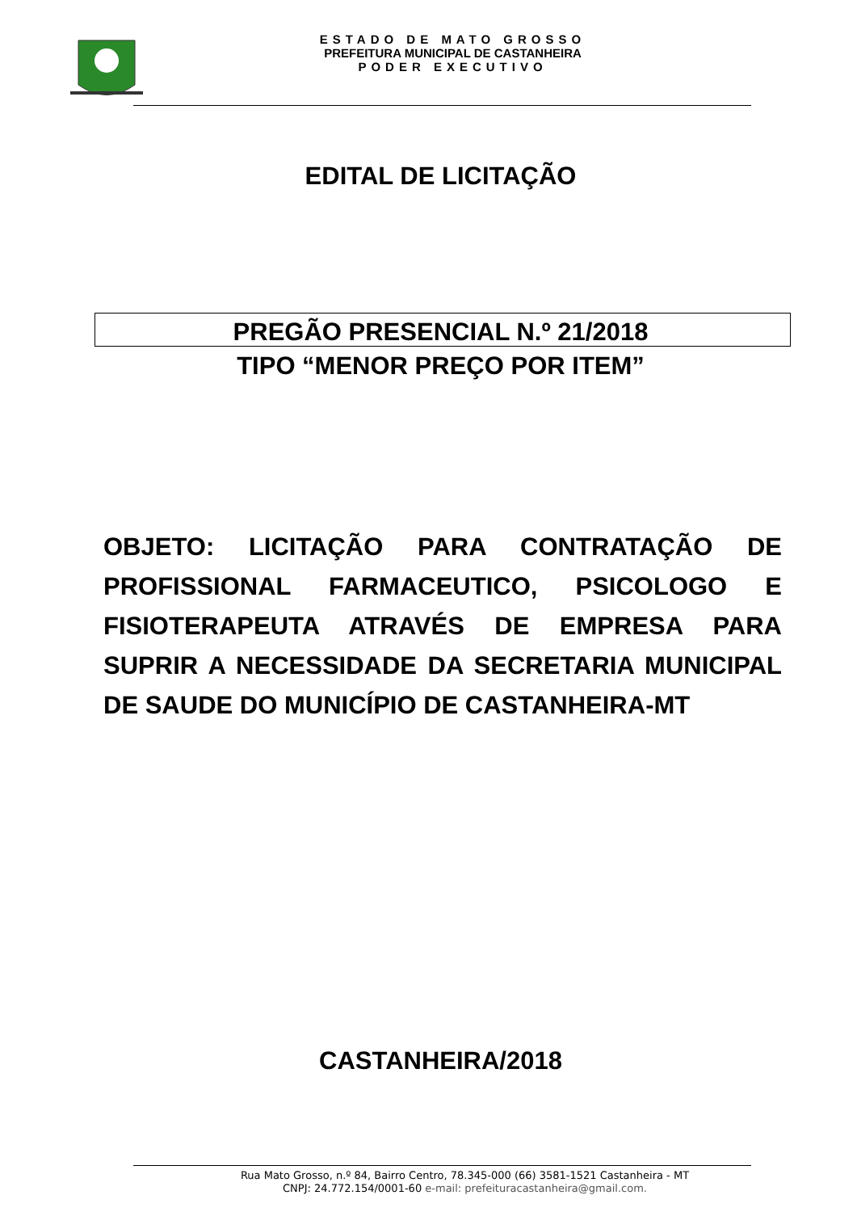ESTADO DE MATO GROSSO
PREFEITURA MUNICIPAL DE CASTANHEIRA
PODER EXECUTIVO
EDITAL DE LICITAÇÃO
PREGÃO PRESENCIAL N.º 21/2018
TIPO “MENOR PREÇO POR ITEM”
OBJETO: LICITAÇÃO PARA CONTRATAÇÃO DE PROFISSIONAL FARMACEUTICO, PSICOLOGO E FISIOTERAPEUTA ATRAVÉS DE EMPRESA PARA SUPRIR A NECESSIDADE DA SECRETARIA MUNICIPAL DE SAUDE DO MUNICÍPIO DE CASTANHEIRA-MT
CASTANHEIRA/2018
Rua Mato Grosso, n.º 84, Bairro Centro, 78.345-000 (66) 3581-1521 Castanheira - MT
CNPJ: 24.772.154/0001-60 e-mail: prefeituracastanheira@gmail.com.